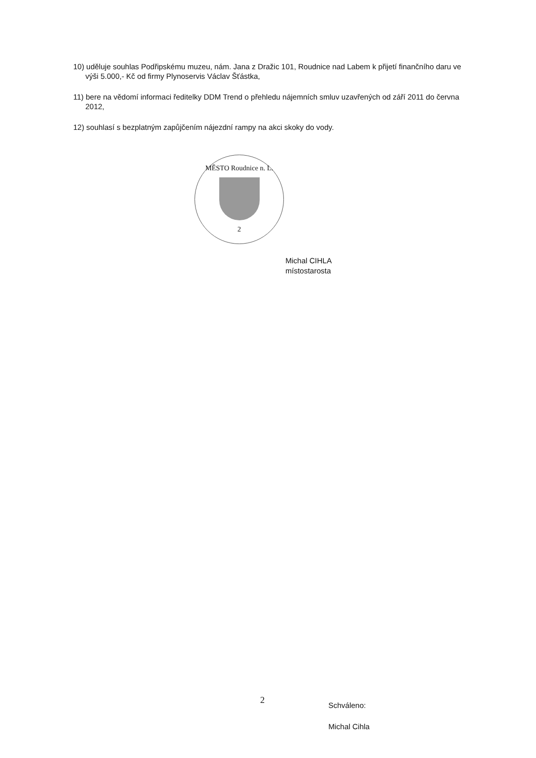10) uděluje souhlas Podřipskému muzeu, nám. Jana z Dražic 101, Roudnice nad Labem k přijetí finančního daru ve výši 5.000,- Kč od firmy Plynoservis Václav Šťástka,
11) bere na vědomí informaci ředitelky DDM Trend o přehledu nájemních smluv uzavřených od září 2011 do června 2012,
12) souhlasí s bezplatným zapůjčením nájezdní rampy na akci skoky do vody.
MĚSTO Roudnice n. L.
2
Michal CIHLA
místostarosta
2
Schváleno:
Michal Cihla